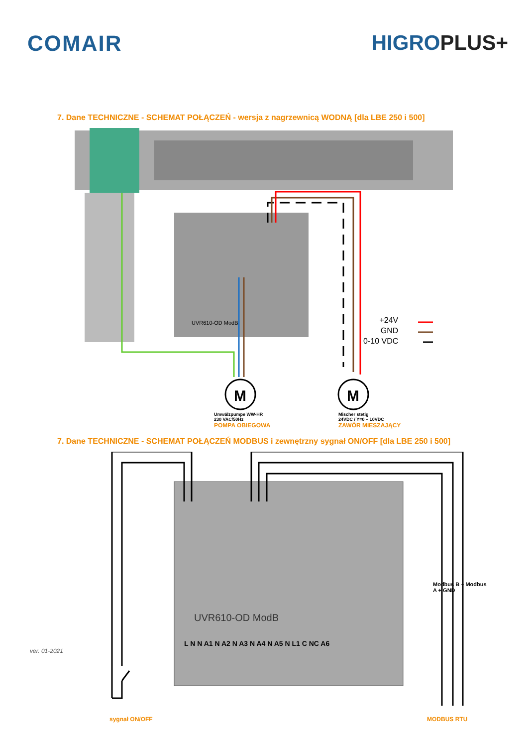COMAIR HIGROPLUS+
7. Dane TECHNICZNE - SCHEMAT POŁĄCZEŃ - wersja z nagrzewnicą WODNĄ [dla LBE 250 i 500]
M
M
UVR610-OD ModB
+24V
GND
0-10 VDC
Umwälzpumpe WW-HR
230 VAC/50Hz
POMPA OBIEGOWA
Mischer stetig
24VDC / Y=0 – 10VDC
ZAWÓR MIESZAJĄCY
7. Dane TECHNICZNE - SCHEMAT POŁĄCZEŃ MODBUS i zewnętrzny sygnał ON/OFF [dla LBE 250 i 500]
UVR610-OD ModB
L N N A1 N A2 N A3 N A4 N A5 N L1 C NC A6
Modbus B – Modbus A + GND
sygnał ON/OFF MODBUS RTU
ver. 01-2021